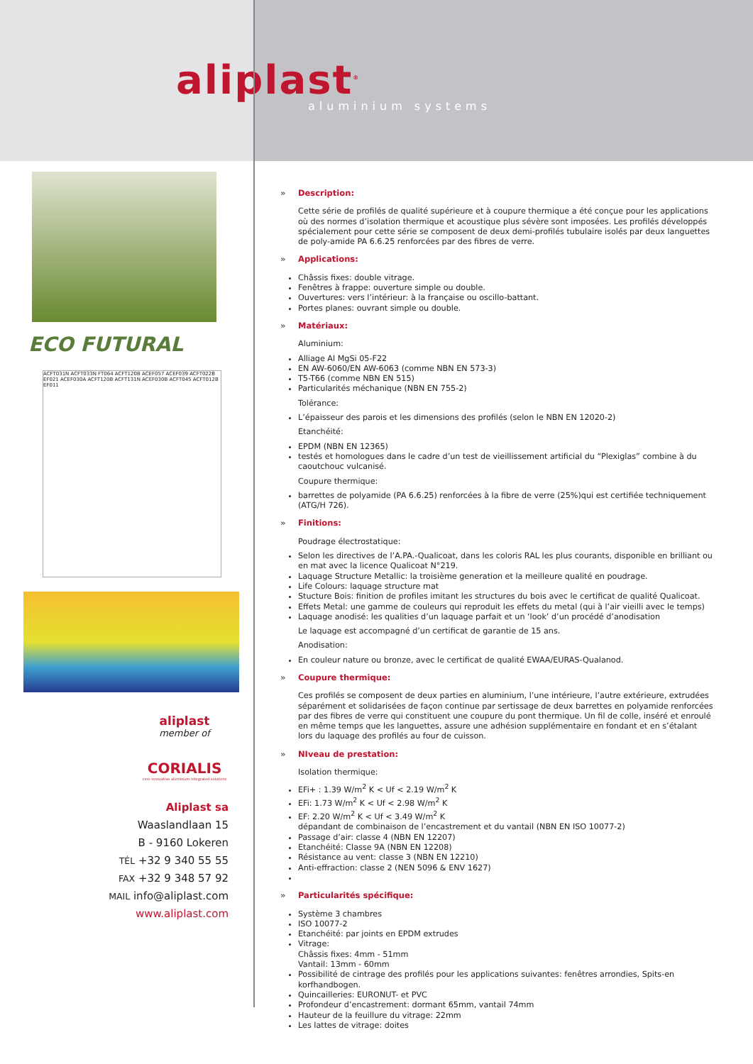aliplast<sup>®</sup>
aluminium systems
ECO FUTURAL
ACFT031N ACFT033N FT064 ACFT120B ACEF057 ACEF039 ACFT022B EF021 ACEF030A ACFT120B ACFT131N ACEF030B ACFT045 ACFT012B EF011
aliplast
member of
CORIALIS
core innovative aluminium integrated solutions
Aliplast sa
Waaslandlaan 15
B - 9160 Lokeren
TÉL +32 9 340 55 55
FAX +32 9 348 57 92
MAIL info@aliplast.com
www.aliplast.com
» Description:
Cette série de profilés de qualité supérieure et à coupure thermique a été conçue pour les applications où des normes d’isolation thermique et acoustique plus sévère sont imposées. Les profilés développés spécialement pour cette série se composent de deux demi-profilés tubulaire isolés par deux languettes de poly-amide PA 6.6.25 renforcées par des fibres de verre.
» Applications:
Châssis fixes: double vitrage.
Fenêtres à frappe: ouverture simple ou double.
Ouvertures: vers l’intérieur: à la française ou oscillo-battant.
Portes planes: ouvrant simple ou double.
» Matériaux:
Aluminium:
Alliage Al MgSi 05-F22
EN AW-6060/EN AW-6063 (comme NBN EN 573-3)
T5-T66 (comme NBN EN 515)
Particularités méchanique (NBN EN 755-2)
Tolérance:
L’épaisseur des parois et les dimensions des profilés (selon le NBN EN 12020-2)
Etanchéité:
EPDM (NBN EN 12365)
testés et homologues dans le cadre d’un test de vieillissement artificial du “Plexiglas” combine à du caoutchouc vulcanisé.
Coupure thermique:
barrettes de polyamide (PA 6.6.25) renforcées à la fibre de verre (25%)qui est certifiée techniquement (ATG/H 726).
» Finitions:
Poudrage électrostatique:
Selon les directives de l’A.PA.-Qualicoat, dans les coloris RAL les plus courants, disponible en brilliant ou en mat avec la licence Qualicoat N°219.
Laquage Structure Metallic: la troisième generation et la meilleure qualité en poudrage.
Life Colours: laquage structure mat
Stucture Bois: finition de profiles imitant les structures du bois avec le certificat de qualité Qualicoat.
Effets Metal: une gamme de couleurs qui reproduit les effets du metal (qui à l’air vieilli avec le temps)
Laquage anodisé: les qualities d’un laquage parfait et un ‘look’ d’un procédé d’anodisation
Le laquage est accompagné d’un certificat de garantie de 15 ans.
Anodisation:
En couleur nature ou bronze, avec le certificat de qualité EWAA/EURAS-Qualanod.
» Coupure thermique:
Ces profilés se composent de deux parties en aluminium, l’une intérieure, l’autre extérieure, extrudées séparément et solidarisées de façon continue par sertissage de deux barrettes en polyamide renforcées par des fibres de verre qui constituent une coupure du pont thermique. Un fil de colle, inséré et enroulé en même temps que les languettes, assure une adhésion supplémentaire en fondant et en s’étalant lors du laquage des profilés au four de cuisson.
» NIveau de prestation:
Isolation thermique:
EFi+ : 1.39 W/m<sup>2</sup> K < Uf < 2.19 W/m<sup>2</sup> K
EFi: 1.73 W/m<sup>2</sup> K < Uf < 2.98 W/m<sup>2</sup> K
EF: 2.20 W/m<sup>2</sup> K < Uf < 3.49 W/m<sup>2</sup> K
dépandant de combinaison de l’encastrement et du vantail (NBN EN ISO 10077-2)
Passage d’air: classe 4 (NBN EN 12207)
Etanchéité: Classe 9A (NBN EN 12208)
Résistance au vent: classe 3 (NBN EN 12210)
Anti-effraction: classe 2 (NEN 5096 & ENV 1627)
» Particularités spécifique:
Système 3 chambres
ISO 10077-2
Etanchéité: par joints en EPDM extrudes
Vitrage:
Châssis fixes: 4mm - 51mm
Vantail: 13mm - 60mm
Possibilité de cintrage des profilés pour les applications suivantes: fenêtres arrondies, Spits-en korfhandbogen.
Quincailleries: EURONUT- et PVC
Profondeur d’encastrement: dormant 65mm, vantail 74mm
Hauteur de la feuillure du vitrage: 22mm
Les lattes de vitrage: doites